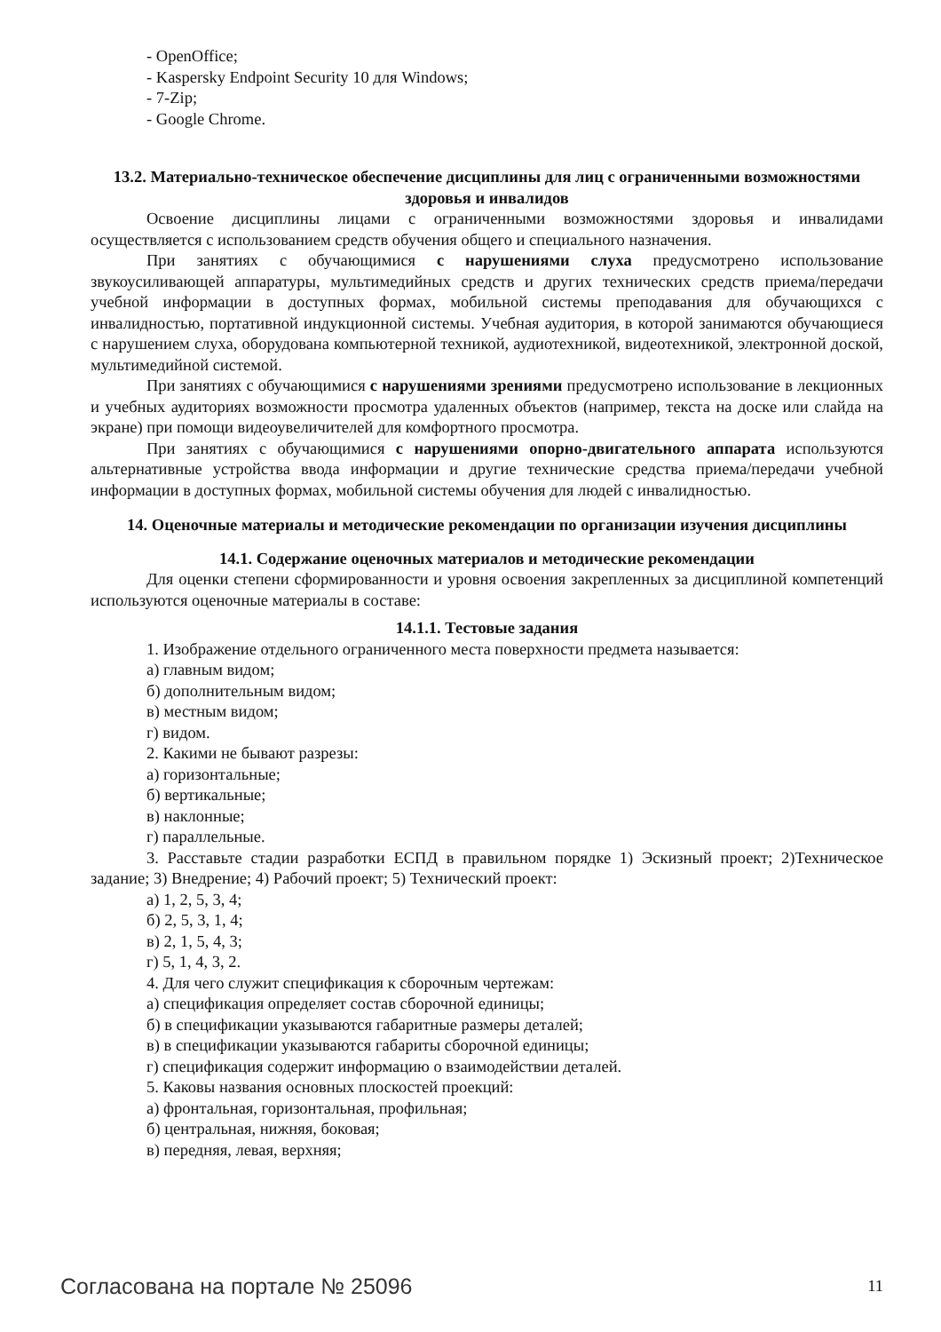- OpenOffice;
- Kaspersky Endpoint Security 10 для Windows;
- 7-Zip;
- Google Chrome.
13.2. Материально-техническое обеспечение дисциплины для лиц с ограниченными возможностями здоровья и инвалидов
Освоение дисциплины лицами с ограниченными возможностями здоровья и инвалидами осуществляется с использованием средств обучения общего и специального назначения.
При занятиях с обучающимися с нарушениями слуха предусмотрено использование звукоусиливающей аппаратуры, мультимедийных средств и других технических средств приема/передачи учебной информации в доступных формах, мобильной системы преподавания для обучающихся с инвалидностью, портативной индукционной системы. Учебная аудитория, в которой занимаются обучающиеся с нарушением слуха, оборудована компьютерной техникой, аудиотехникой, видеотехникой, электронной доской, мультимедийной системой.
При занятиях с обучающимися с нарушениями зрениями предусмотрено использование в лекционных и учебных аудиториях возможности просмотра удаленных объектов (например, текста на доске или слайда на экране) при помощи видеоувеличителей для комфортного просмотра.
При занятиях с обучающимися с нарушениями опорно-двигательного аппарата используются альтернативные устройства ввода информации и другие технические средства приема/передачи учебной информации в доступных формах, мобильной системы обучения для людей с инвалидностью.
14. Оценочные материалы и методические рекомендации по организации изучения дисциплины
14.1. Содержание оценочных материалов и методические рекомендации
Для оценки степени сформированности и уровня освоения закрепленных за дисциплиной компетенций используются оценочные материалы в составе:
14.1.1. Тестовые задания
1. Изображение отдельного ограниченного места поверхности предмета называется:
а) главным видом;
б) дополнительным видом;
в) местным видом;
г) видом.
2. Какими не бывают разрезы:
а) горизонтальные;
б) вертикальные;
в) наклонные;
г) параллельные.
3. Расставьте стадии разработки ЕСПД в правильном порядке 1) Эскизный проект; 2)Техническое задание; 3) Внедрение; 4) Рабочий проект; 5) Технический проект:
а) 1, 2, 5, 3, 4;
б) 2, 5, 3, 1, 4;
в) 2, 1, 5, 4, 3;
г) 5, 1, 4, 3, 2.
4. Для чего служит спецификация к сборочным чертежам:
а) спецификация определяет состав сборочной единицы;
б) в спецификации указываются габаритные размеры деталей;
в) в спецификации указываются габариты сборочной единицы;
г) спецификация содержит информацию о взаимодействии деталей.
5. Каковы названия основных плоскостей проекций:
а) фронтальная, горизонтальная, профильная;
б) центральная, нижняя, боковая;
в) передняя, левая, верхняя;
Согласована на портале № 25096 11